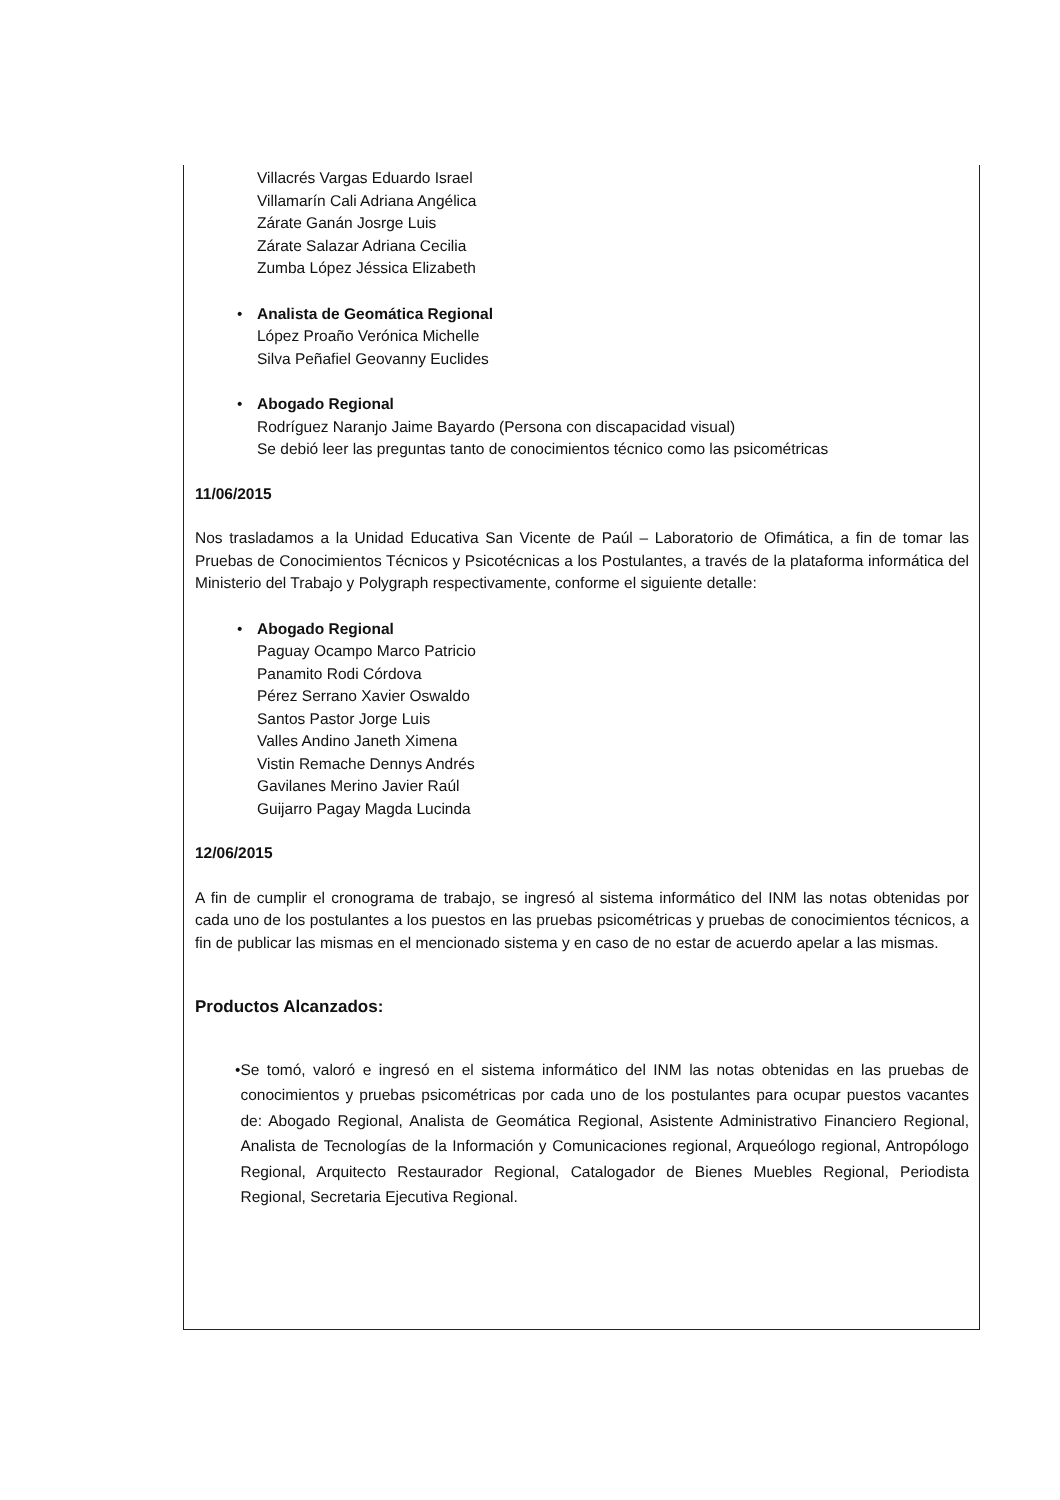Villacrés Vargas Eduardo Israel
Villamarín Cali Adriana Angélica
Zárate Ganán Josrge Luis
Zárate Salazar Adriana Cecilia
Zumba López Jéssica Elizabeth
• Analista de Geomática Regional
López Proaño Verónica Michelle
Silva Peñafiel Geovanny Euclides
• Abogado Regional
Rodríguez Naranjo Jaime Bayardo (Persona con discapacidad visual)
Se debió leer las preguntas tanto de conocimientos técnico como las psicométricas
11/06/2015
Nos trasladamos a la Unidad Educativa San Vicente de Paúl – Laboratorio de Ofimática, a fin de tomar las Pruebas de Conocimientos Técnicos y Psicotécnicas a los Postulantes, a través de la plataforma informática del Ministerio del Trabajo y Polygraph respectivamente, conforme el siguiente detalle:
• Abogado Regional
Paguay Ocampo Marco Patricio
Panamito Rodi Córdova
Pérez Serrano Xavier Oswaldo
Santos Pastor Jorge Luis
Valles Andino Janeth Ximena
Vistin Remache Dennys Andrés
Gavilanes Merino Javier Raúl
Guijarro Pagay Magda Lucinda
12/06/2015
A fin de cumplir el cronograma de trabajo, se ingresó al sistema informático del INM las notas obtenidas por cada uno de los postulantes a los puestos en las pruebas psicométricas y pruebas de conocimientos técnicos, a fin de publicar las mismas en el mencionado sistema y en caso de no estar de acuerdo apelar a las mismas.
Productos Alcanzados:
• Se tomó, valoró e ingresó en el sistema informático del INM las notas obtenidas en las pruebas de conocimientos y pruebas psicométricas por cada uno de los postulantes para ocupar puestos vacantes de: Abogado Regional, Analista de Geomática Regional, Asistente Administrativo Financiero Regional, Analista de Tecnologías de la Información y Comunicaciones regional, Arqueólogo regional, Antropólogo Regional, Arquitecto Restaurador Regional, Catalogador de Bienes Muebles Regional, Periodista Regional, Secretaria Ejecutiva Regional.